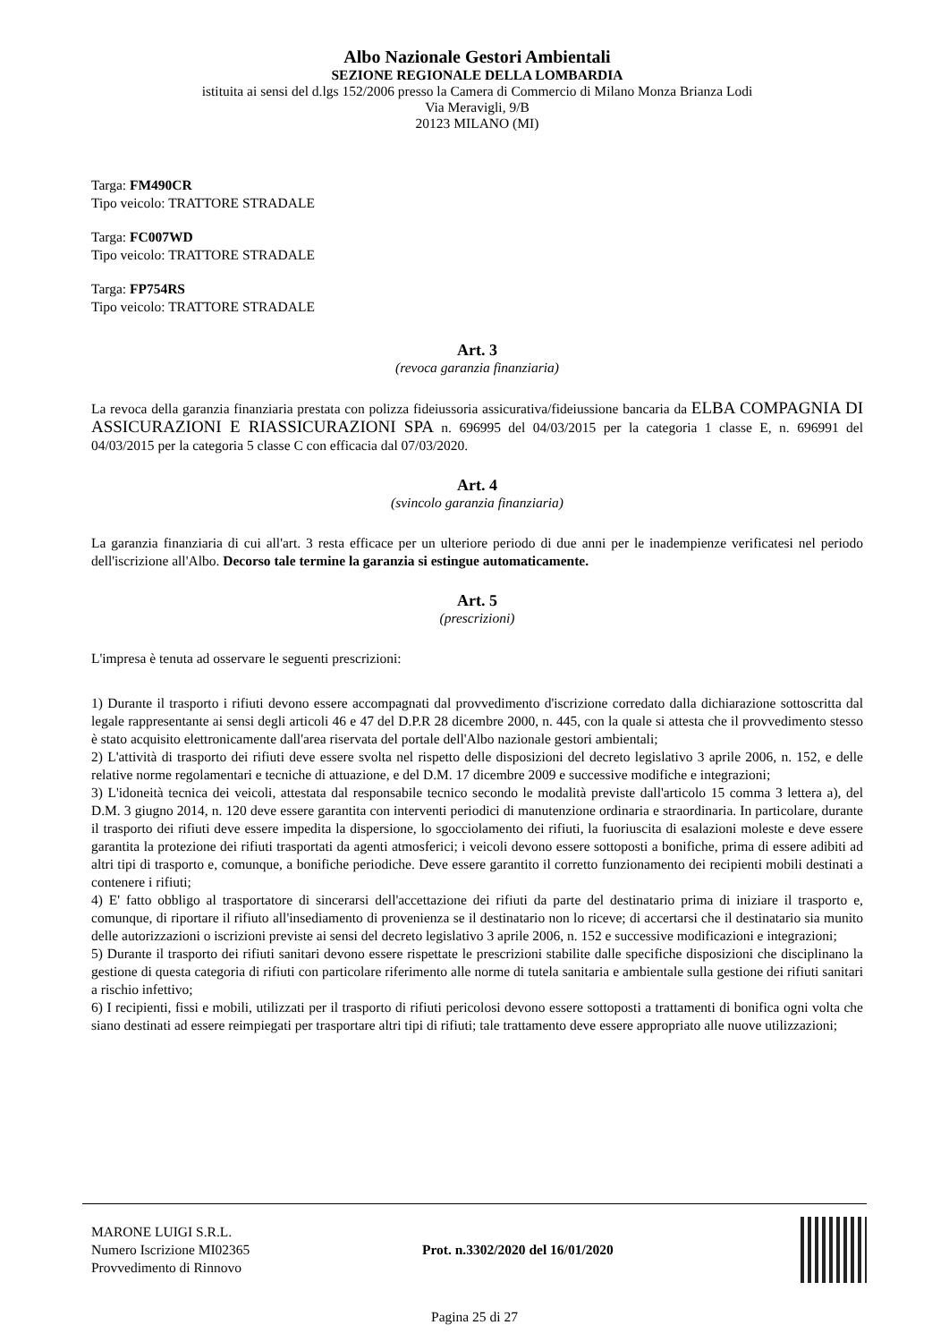Albo Nazionale Gestori Ambientali
SEZIONE REGIONALE DELLA LOMBARDIA
istituita ai sensi del d.lgs 152/2006 presso la Camera di Commercio di Milano Monza Brianza Lodi
Via Meravigli, 9/B
20123 MILANO (MI)
Targa: FM490CR
Tipo veicolo: TRATTORE STRADALE
Targa: FC007WD
Tipo veicolo: TRATTORE STRADALE
Targa: FP754RS
Tipo veicolo: TRATTORE STRADALE
Art. 3
(revoca garanzia finanziaria)
La revoca della garanzia finanziaria prestata con polizza fideiussoria assicurativa/fideiussione bancaria da ELBA COMPAGNIA DI ASSICURAZIONI E RIASSICURAZIONI SPA n. 696995 del 04/03/2015 per la categoria 1 classe E, n. 696991 del 04/03/2015 per la categoria 5 classe C con efficacia dal 07/03/2020.
Art. 4
(svincolo garanzia finanziaria)
La garanzia finanziaria di cui all'art. 3 resta efficace per un ulteriore periodo di due anni per le inadempienze verificatesi nel periodo dell'iscrizione all'Albo. Decorso tale termine la garanzia si estingue automaticamente.
Art. 5
(prescrizioni)
L'impresa è tenuta ad osservare le seguenti prescrizioni:
1) Durante il trasporto i rifiuti devono essere accompagnati dal provvedimento d'iscrizione corredato dalla dichiarazione sottoscritta dal legale rappresentante ai sensi degli articoli 46 e 47 del D.P.R 28 dicembre 2000, n. 445, con la quale si attesta che il provvedimento stesso è stato acquisito elettronicamente dall'area riservata del portale dell'Albo nazionale gestori ambientali;
2) L'attività di trasporto dei rifiuti deve essere svolta nel rispetto delle disposizioni del decreto legislativo 3 aprile 2006, n. 152, e delle relative norme regolamentari e tecniche di attuazione, e del D.M. 17 dicembre 2009 e successive modifiche e integrazioni;
3) L'idoneità tecnica dei veicoli, attestata dal responsabile tecnico secondo le modalità previste dall'articolo 15 comma 3 lettera a), del D.M. 3 giugno 2014, n. 120 deve essere garantita con interventi periodici di manutenzione ordinaria e straordinaria. In particolare, durante il trasporto dei rifiuti deve essere impedita la dispersione, lo sgocciolamento dei rifiuti, la fuoriuscita di esalazioni moleste e deve essere garantita la protezione dei rifiuti trasportati da agenti atmosferici; i veicoli devono essere sottoposti a bonifiche, prima di essere adibiti ad altri tipi di trasporto e, comunque, a bonifiche periodiche. Deve essere garantito il corretto funzionamento dei recipienti mobili destinati a contenere i rifiuti;
4) E' fatto obbligo al trasportatore di sincerarsi dell'accettazione dei rifiuti da parte del destinatario prima di iniziare il trasporto e, comunque, di riportare il rifiuto all'insediamento di provenienza se il destinatario non lo riceve; di accertarsi che il destinatario sia munito delle autorizzazioni o iscrizioni previste ai sensi del decreto legislativo 3 aprile 2006, n. 152 e successive modificazioni e integrazioni;
5) Durante il trasporto dei rifiuti sanitari devono essere rispettate le prescrizioni stabilite dalle specifiche disposizioni che disciplinano la gestione di questa categoria di rifiuti con particolare riferimento alle norme di tutela sanitaria e ambientale sulla gestione dei rifiuti sanitari a rischio infettivo;
6) I recipienti, fissi e mobili, utilizzati per il trasporto di rifiuti pericolosi devono essere sottoposti a trattamenti di bonifica ogni volta che siano destinati ad essere reimpiegati per trasportare altri tipi di rifiuti; tale trattamento deve essere appropriato alle nuove utilizzazioni;
MARONE LUIGI S.R.L.
Numero Iscrizione MI02365
Provvedimento di Rinnovo
Prot. n.3302/2020 del 16/01/2020
Pagina 25 di 27